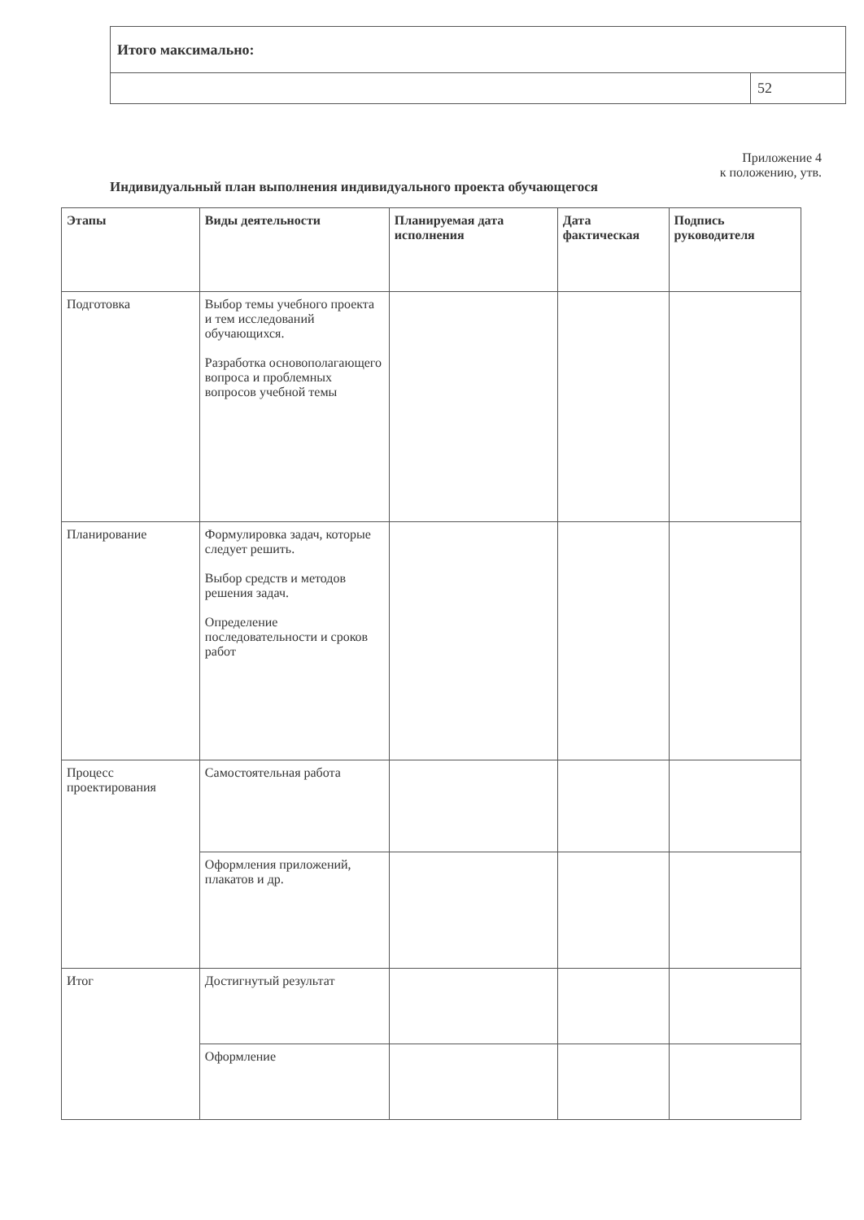| Итого максимально: | |
| | 52 |
Приложение 4
к положению, утв.
Индивидуальный план выполнения индивидуального проекта обучающегося
| Этапы | Виды деятельности | Планируемая дата исполнения | Дата фактическая | Подпись руководителя |
| --- | --- | --- | --- | --- |
| Подготовка | Выбор темы учебного проекта и тем исследований обучающихся. Разработка основополагающего вопроса и проблемных вопросов учебной темы | | | |
| Планирование | Формулировка задач, которые следует решить. Выбор средств и методов решения задач. Определение последовательности и сроков работ | | | |
| Процесс проектирования | Самостоятельная работа | | | |
| | Оформления приложений, плакатов и др. | | | |
| Итог | Достигнутый результат | | | |
| | Оформление | | | |